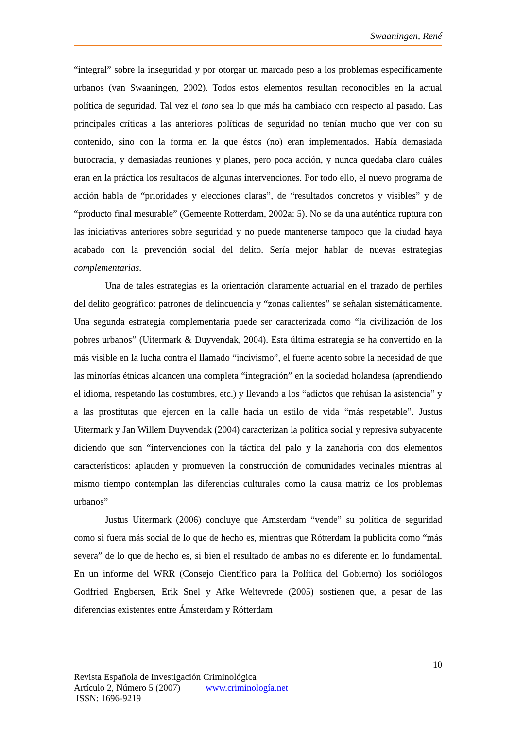Swaaningen, René
“integral” sobre la inseguridad y por otorgar un marcado peso a los problemas específicamente urbanos (van Swaaningen, 2002). Todos estos elementos resultan reconocibles en la actual política de seguridad. Tal vez el tono sea lo que más ha cambiado con respecto al pasado. Las principales críticas a las anteriores políticas de seguridad no tenían mucho que ver con su contenido, sino con la forma en la que éstos (no) eran implementados. Había demasiada burocracia, y demasiadas reuniones y planes, pero poca acción, y nunca quedaba claro cuáles eran en la práctica los resultados de algunas intervenciones. Por todo ello, el nuevo programa de acción habla de “prioridades y elecciones claras”, de “resultados concretos y visibles” y de “producto final mesurable” (Gemeente Rotterdam, 2002a: 5). No se da una auténtica ruptura con las iniciativas anteriores sobre seguridad y no puede mantenerse tampoco que la ciudad haya acabado con la prevención social del delito. Sería mejor hablar de nuevas estrategias complementarias.
Una de tales estrategias es la orientación claramente actuarial en el trazado de perfiles del delito geográfico: patrones de delincuencia y “zonas calientes” se señalan sistemáticamente. Una segunda estrategia complementaria puede ser caracterizada como “la civilización de los pobres urbanos” (Uitermark & Duyvendak, 2004). Esta última estrategia se ha convertido en la más visible en la lucha contra el llamado “incivismo”, el fuerte acento sobre la necesidad de que las minorías étnicas alcancen una completa “integración” en la sociedad holandesa (aprendiendo el idioma, respetando las costumbres, etc.) y llevando a los “adictos que rehúsan la asistencia” y a las prostitutas que ejercen en la calle hacia un estilo de vida “más respetable”. Justus Uitermark y Jan Willem Duyvendak (2004) caracterizan la política social y represiva subyacente diciendo que son “intervenciones con la táctica del palo y la zanahoria con dos elementos característicos: aplauden y promueven la construcción de comunidades vecinales mientras al mismo tiempo contemplan las diferencias culturales como la causa matriz de los problemas urbanos”
Justus Uitermark (2006) concluye que Amsterdam “vende” su política de seguridad como si fuera más social de lo que de hecho es, mientras que Rótterdam la publicita como “más severa” de lo que de hecho es, si bien el resultado de ambas no es diferente en lo fundamental. En un informe del WRR (Consejo Científico para la Política del Gobierno) los sociólogos Godfried Engbersen, Erik Snel y Afke Weltevrede (2005) sostienen que, a pesar de las diferencias existentes entre Ámsterdam y Rótterdam
10
Revista Española de Investigación Criminológica
Artículo 2, Número 5 (2007) www.criminología.net
ISSN: 1696-9219